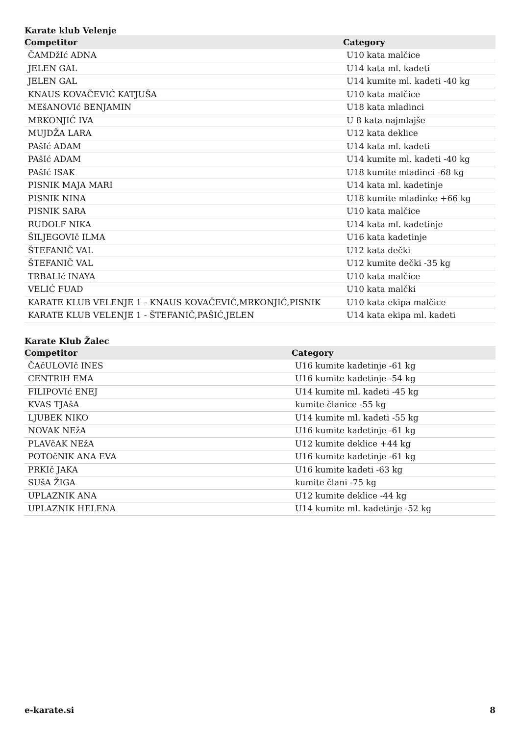Karate klub Velenje
| Competitor | Category |
| --- | --- |
| ČAMDžIć ADNA | U10 kata malčice |
| JELEN GAL | U14 kata ml. kadeti |
| JELEN GAL | U14 kumite ml. kadeti -40 kg |
| KNAUS KOVAČEVIĆ KATJUŠA | U10 kata malčice |
| MEšANOVIć BENJAMIN | U18 kata mladinci |
| MRKONJIĆ IVA | U 8 kata najmlajše |
| MUJDŽA LARA | U12 kata deklice |
| PAšIć ADAM | U14 kata ml. kadeti |
| PAšIć ADAM | U14 kumite ml. kadeti -40 kg |
| PAšIć ISAK | U18 kumite mladinci -68 kg |
| PISNIK MAJA MARI | U14 kata ml. kadetinje |
| PISNIK NINA | U18 kumite mladinke +66 kg |
| PISNIK SARA | U10 kata malčice |
| RUDOLF NIKA | U14 kata ml. kadetinje |
| ŠILJEGOVIč ILMA | U16 kata kadetinje |
| ŠTEFANIČ VAL | U12 kata dečki |
| ŠTEFANIČ VAL | U12 kumite dečki -35 kg |
| TRBALIć INAYA | U10 kata malčice |
| VELIĆ FUAD | U10 kata malčki |
| KARATE KLUB VELENJE 1 - KNAUS KOVAČEVIĆ,MRKONJIĆ,PISNIK | U10 kata ekipa malčice |
| KARATE KLUB VELENJE 1 - ŠTEFANIČ,PAŠIĆ,JELEN | U14 kata ekipa ml. kadeti |
Karate Klub Žalec
| Competitor | Category |
| --- | --- |
| ČAčULOVIč INES | U16 kumite kadetinje -61 kg |
| CENTRIH EMA | U16 kumite kadetinje -54 kg |
| FILIPOVIć ENEJ | U14 kumite ml. kadeti -45 kg |
| KVAS TJAšA | kumite članice -55 kg |
| LJUBEK NIKO | U14 kumite ml. kadeti -55 kg |
| NOVAK NEžA | U16 kumite kadetinje -61 kg |
| PLAVčAK NEžA | U12 kumite deklice +44 kg |
| POTOčNIK ANA EVA | U16 kumite kadetinje -61 kg |
| PRKIč JAKA | U16 kumite kadeti -63 kg |
| SUšA ŽIGA | kumite člani -75 kg |
| UPLAZNIK ANA | U12 kumite deklice -44 kg |
| UPLAZNIK HELENA | U14 kumite ml. kadetinje -52 kg |
e-karate.si 8